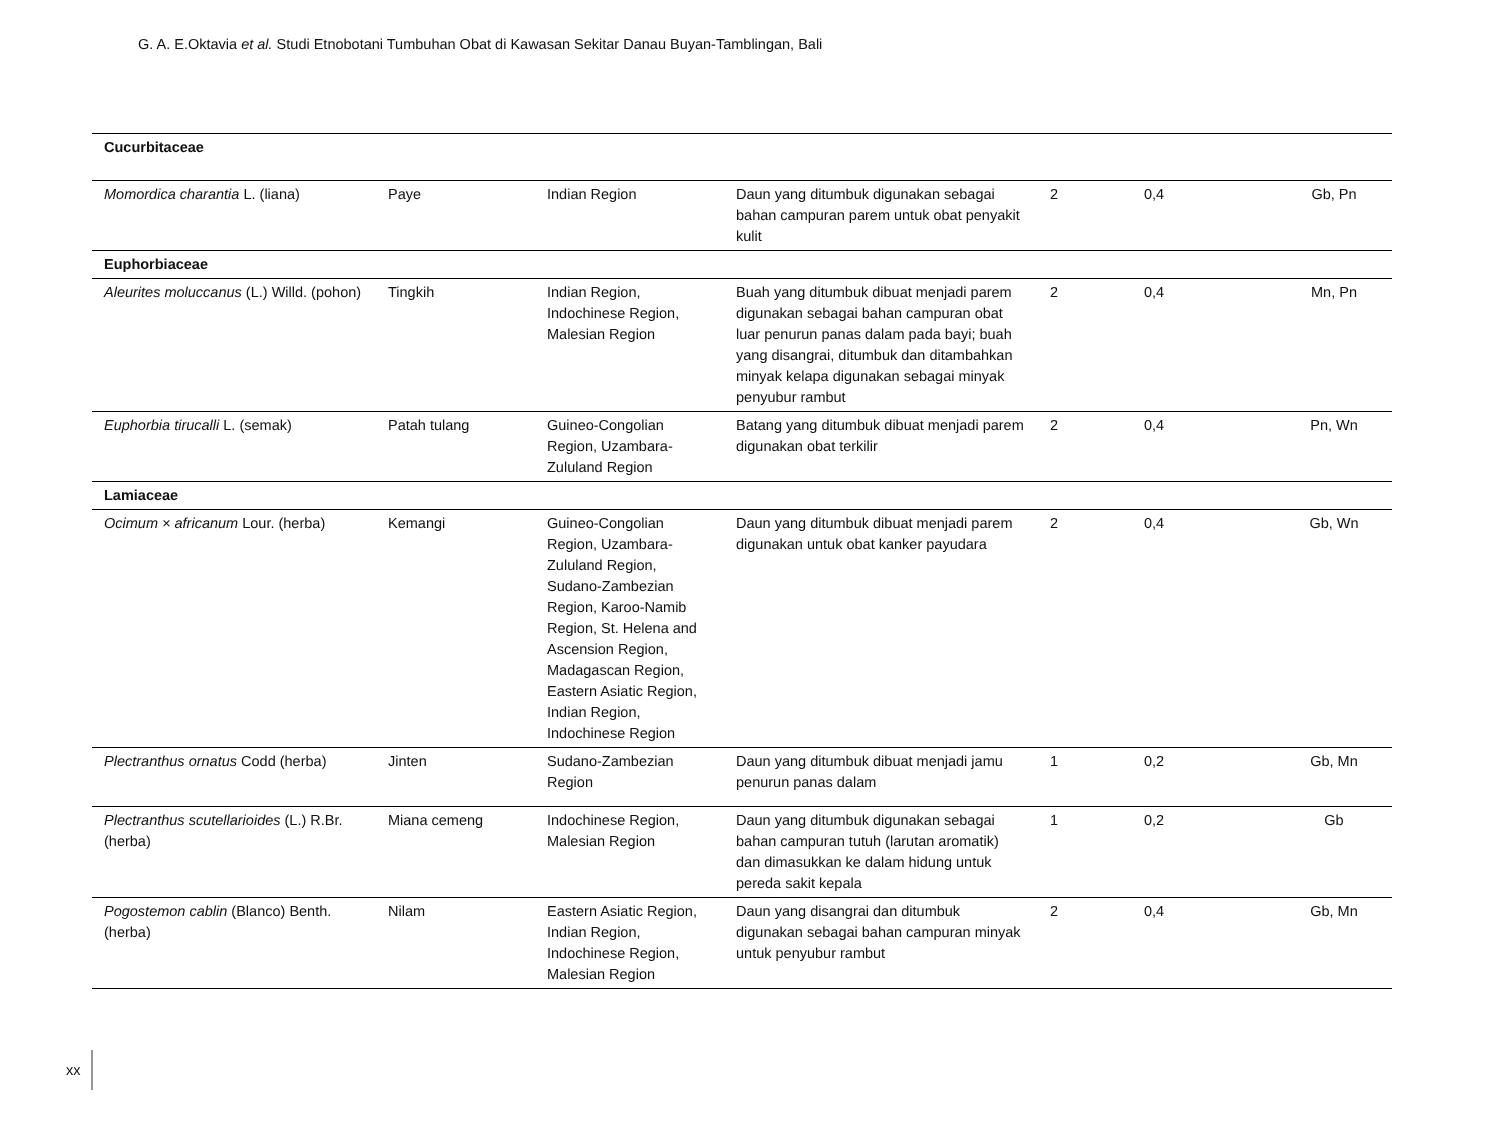G. A. E.Oktavia et al. Studi Etnobotani Tumbuhan Obat di Kawasan Sekitar Danau Buyan-Tamblingan, Bali
| Cucurbitaceae | | | | | | |
| Momordica charantia L. (liana) | Paye | Indian Region | Daun yang ditumbuk digunakan sebagai bahan campuran parem untuk obat penyakit kulit | 2 | 0,4 | Gb, Pn |
| Euphorbiaceae | | | | | | |
| Aleurites moluccanus (L.) Willd. (pohon) | Tingkih | Indian Region, Indochinese Region, Malesian Region | Buah yang ditumbuk dibuat menjadi parem digunakan sebagai bahan campuran obat luar penurun panas dalam pada bayi; buah yang disangrai, ditumbuk dan ditambahkan minyak kelapa digunakan sebagai minyak penyubur rambut | 2 | 0,4 | Mn, Pn |
| Euphorbia tirucalli L. (semak) | Patah tulang | Guineo-Congolian Region, Uzambara-Zululand Region | Batang yang ditumbuk dibuat menjadi parem digunakan obat terkilir | 2 | 0,4 | Pn, Wn |
| Lamiaceae | | | | | | |
| Ocimum × africanum Lour. (herba) | Kemangi | Guineo-Congolian Region, Uzambara-Zululand Region, Sudano-Zambezian Region, Karoo-Namib Region, St. Helena and Ascension Region, Madagascan Region, Eastern Asiatic Region, Indian Region, Indochinese Region | Daun yang ditumbuk dibuat menjadi parem digunakan untuk obat kanker payudara | 2 | 0,4 | Gb, Wn |
| Plectranthus ornatus Codd (herba) | Jinten | Sudano-Zambezian Region | Daun yang ditumbuk dibuat menjadi jamu penurun panas dalam | 1 | 0,2 | Gb, Mn |
| Plectranthus scutellarioides (L.) R.Br. (herba) | Miana cemeng | Indochinese Region, Malesian Region | Daun yang ditumbuk digunakan sebagai bahan campuran tutuh (larutan aromatik) dan dimasukkan ke dalam hidung untuk pereda sakit kepala | 1 | 0,2 | Gb |
| Pogostemon cablin (Blanco) Benth. (herba) | Nilam | Eastern Asiatic Region, Indian Region, Indochinese Region, Malesian Region | Daun yang disangrai dan ditumbuk digunakan sebagai bahan campuran minyak untuk penyubur rambut | 2 | 0,4 | Gb, Mn |
xx